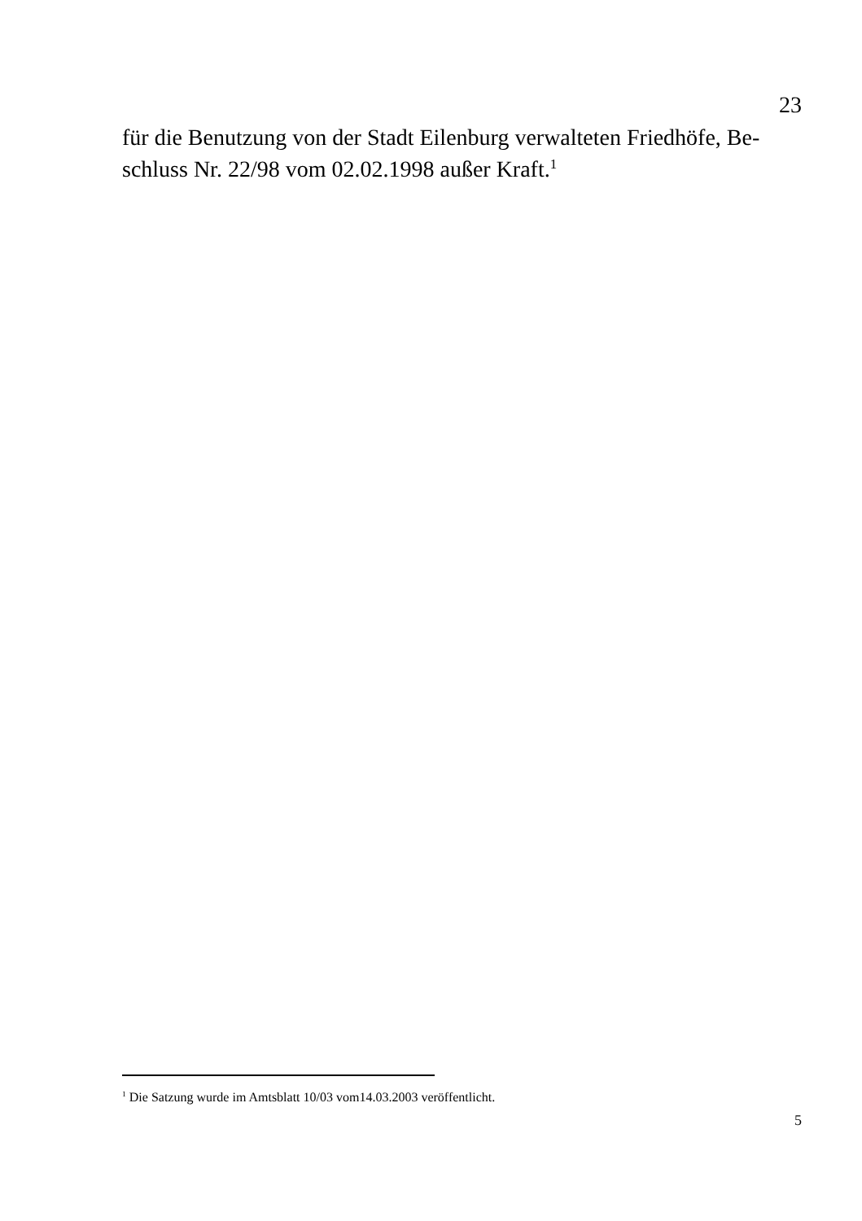23
für die Benutzung von der Stadt Eilenburg verwalteten Friedhöfe, Be-
schluss Nr. 22/98 vom 02.02.1998 außer Kraft.<sup>1</sup>
<sup>1</sup> Die Satzung wurde im Amtsblatt 10/03 vom14.03.2003 veröffentlicht.
5